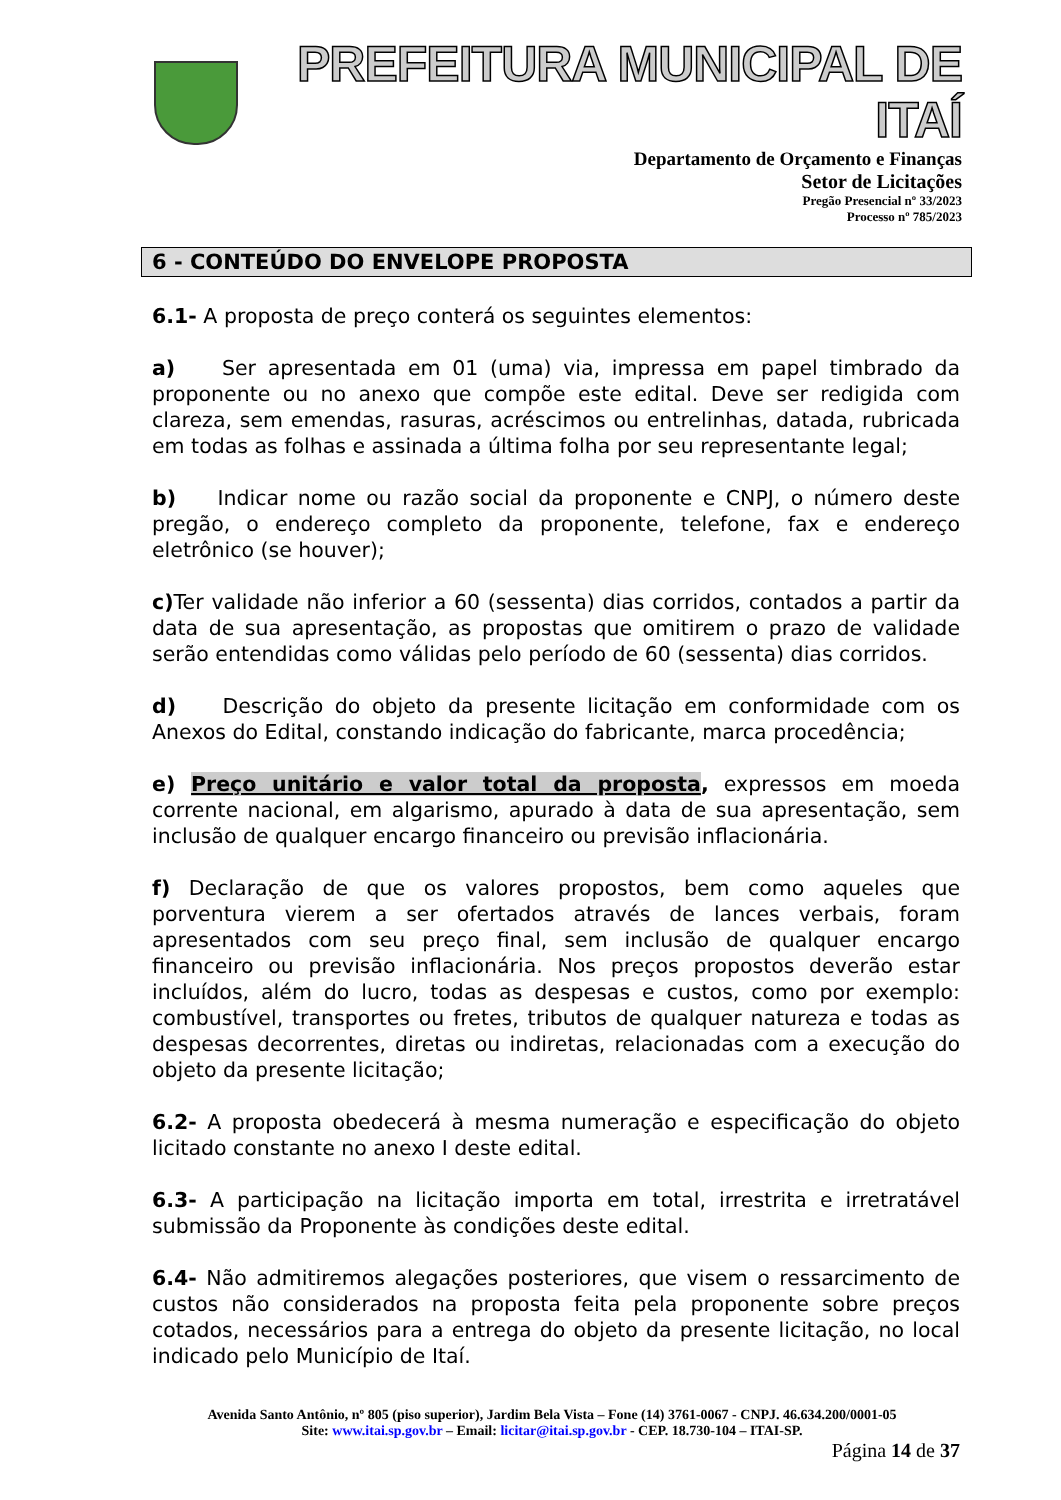PREFEITURA MUNICIPAL DE ITAÍ
Departamento de Orçamento e Finanças
Setor de Licitações
Pregão Presencial nº 33/2023
Processo nº 785/2023
6 - CONTEÚDO DO ENVELOPE PROPOSTA
6.1- A proposta de preço conterá os seguintes elementos:
a) Ser apresentada em 01 (uma) via, impressa em papel timbrado da proponente ou no anexo que compõe este edital. Deve ser redigida com clareza, sem emendas, rasuras, acréscimos ou entrelinhas, datada, rubricada em todas as folhas e assinada a última folha por seu representante legal;
b) Indicar nome ou razão social da proponente e CNPJ, o número deste pregão, o endereço completo da proponente, telefone, fax e endereço eletrônico (se houver);
c) Ter validade não inferior a 60 (sessenta) dias corridos, contados a partir da data de sua apresentação, as propostas que omitirem o prazo de validade serão entendidas como válidas pelo período de 60 (sessenta) dias corridos.
d) Descrição do objeto da presente licitação em conformidade com os Anexos do Edital, constando indicação do fabricante, marca procedência;
e) Preço unitário e valor total da proposta, expressos em moeda corrente nacional, em algarismo, apurado à data de sua apresentação, sem inclusão de qualquer encargo financeiro ou previsão inflacionária.
f) Declaração de que os valores propostos, bem como aqueles que porventura vierem a ser ofertados através de lances verbais, foram apresentados com seu preço final, sem inclusão de qualquer encargo financeiro ou previsão inflacionária. Nos preços propostos deverão estar incluídos, além do lucro, todas as despesas e custos, como por exemplo: combustível, transportes ou fretes, tributos de qualquer natureza e todas as despesas decorrentes, diretas ou indiretas, relacionadas com a execução do objeto da presente licitação;
6.2- A proposta obedecerá à mesma numeração e especificação do objeto licitado constante no anexo I deste edital.
6.3- A participação na licitação importa em total, irrestrita e irretratável submissão da Proponente às condições deste edital.
6.4- Não admitiremos alegações posteriores, que visem o ressarcimento de custos não considerados na proposta feita pela proponente sobre preços cotados, necessários para a entrega do objeto da presente licitação, no local indicado pelo Município de Itaí.
Avenida Santo Antônio, nº 805 (piso superior), Jardim Bela Vista – Fone (14) 3761-0067 - CNPJ. 46.634.200/0001-05
Site: www.itai.sp.gov.br – Email: licitar@itai.sp.gov.br - CEP. 18.730-104 – ITAI-SP.
Página 14 de 37